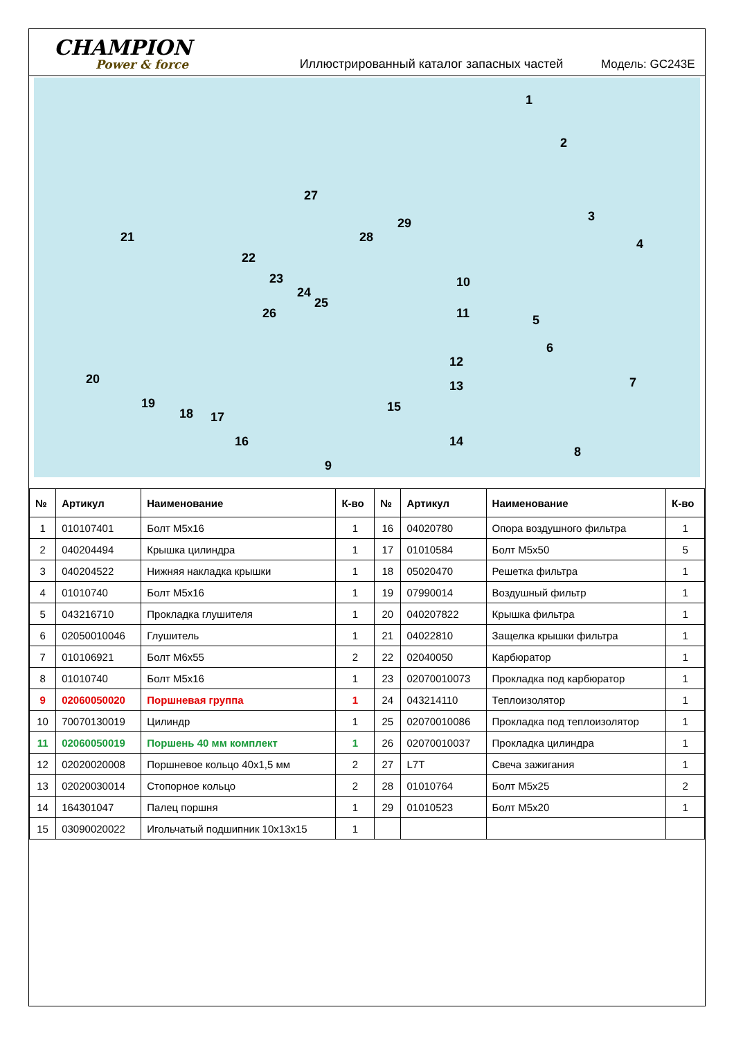CHAMPION
Power & force
Иллюстрированный каталог запасных частей
Модель: GC243E
1
2
3
4
5
6
7
8
9
10
11
12
13
14
15
16
17 18
19
20
21
22
23
24
25
26
27
28
29
| № | Артикул | Наименование | К-во | № | Артикул | Наименование | К-во |
| --- | --- | --- | --- | --- | --- | --- | --- |
| 1 | 010107401 | Болт M5x16 | 1 | 16 | 04020780 | Опора воздушного фильтра | 1 |
| 2 | 040204494 | Крышка цилиндра | 1 | 17 | 01010584 | Болт M5x50 | 5 |
| 3 | 040204522 | Нижняя накладка крышки | 1 | 18 | 05020470 | Решетка фильтра | 1 |
| 4 | 01010740 | Болт M5x16 | 1 | 19 | 07990014 | Воздушный фильтр | 1 |
| 5 | 043216710 | Прокладка глушителя | 1 | 20 | 040207822 | Крышка фильтра | 1 |
| 6 | 02050010046 | Глушитель | 1 | 21 | 04022810 | Защелка крышки фильтра | 1 |
| 7 | 010106921 | Болт M6x55 | 2 | 22 | 02040050 | Карбюратор | 1 |
| 8 | 01010740 | Болт M5x16 | 1 | 23 | 02070010073 | Прокладка под карбюратор | 1 |
| 9 | 02060050020 | Поршневая группа | 1 | 24 | 043214110 | Теплоизолятор | 1 |
| 10 | 70070130019 | Цилиндр | 1 | 25 | 02070010086 | Прокладка под теплоизолятор | 1 |
| 11 | 02060050019 | Поршень 40 мм комплект | 1 | 26 | 02070010037 | Прокладка цилиндра | 1 |
| 12 | 02020020008 | Поршневое кольцо 40x1,5 мм | 2 | 27 | L7T | Свеча зажигания | 1 |
| 13 | 02020030014 | Стопорное кольцо | 2 | 28 | 01010764 | Болт M5x25 | 2 |
| 14 | 164301047 | Палец поршня | 1 | 29 | 01010523 | Болт M5x20 | 1 |
| 15 | 03090020022 | Игольчатый подшипник 10x13x15 | 1 | | | | |